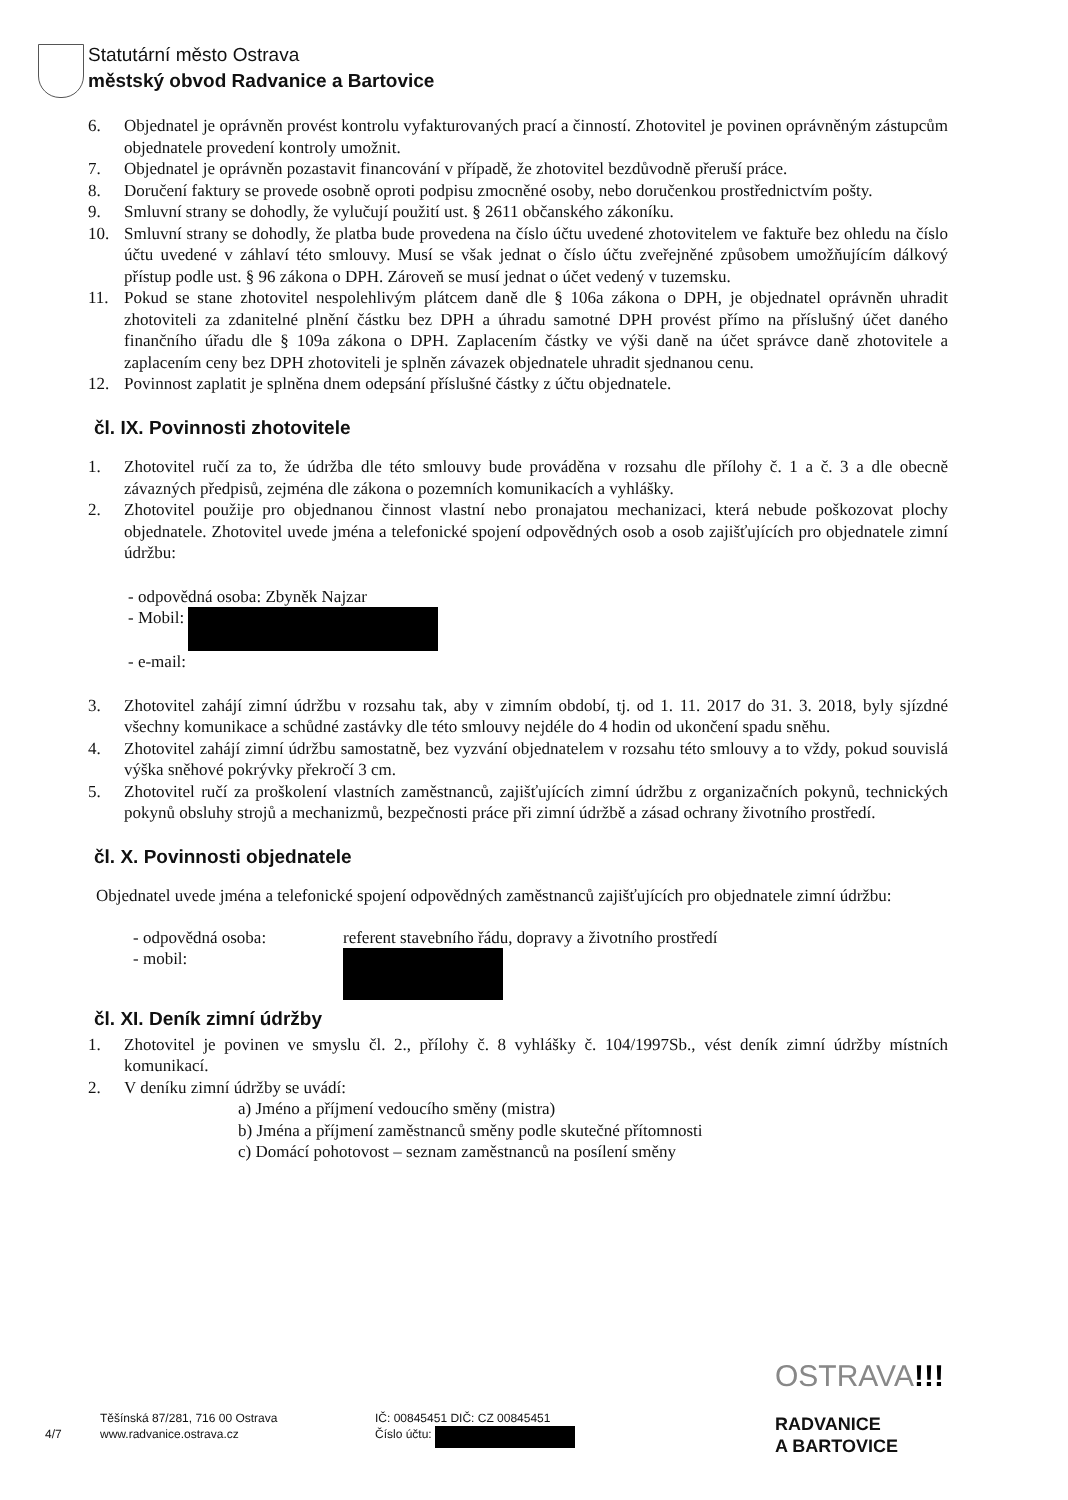Statutární město Ostrava
městský obvod Radvanice a Bartovice
6. Objednatel je oprávněn provést kontrolu vyfakturovaných prací a činností. Zhotovitel je povinen oprávněným zástupcům objednatele provedení kontroly umožnit.
7. Objednatel je oprávněn pozastavit financování v případě, že zhotovitel bezdůvodně přeruší práce.
8. Doručení faktury se provede osobně oproti podpisu zmocněné osoby, nebo doručenkou prostřednictvím pošty.
9. Smluvní strany se dohodly, že vylučují použití ust. § 2611 občanského zákoníku.
10. Smluvní strany se dohodly, že platba bude provedena na číslo účtu uvedené zhotovitelem ve faktuře bez ohledu na číslo účtu uvedené v záhlaví této smlouvy. Musí se však jednat o číslo účtu zveřejněné způsobem umožňujícím dálkový přístup podle ust. § 96 zákona o DPH. Zároveň se musí jednat o účet vedený v tuzemsku.
11. Pokud se stane zhotovitel nespolehlivým plátcem daně dle § 106a zákona o DPH, je objednatel oprávněn uhradit zhotoviteli za zdanitelné plnění částku bez DPH a úhradu samotné DPH provést přímo na příslušný účet daného finančního úřadu dle § 109a zákona o DPH. Zaplacením částky ve výši daně na účet správce daně zhotovitele a zaplacením ceny bez DPH zhotoviteli je splněn závazek objednatele uhradit sjednanou cenu.
12. Povinnost zaplatit je splněna dnem odepsání příslušné částky z účtu objednatele.
čl. IX. Povinnosti zhotovitele
1. Zhotovitel ručí za to, že údržba dle této smlouvy bude prováděna v rozsahu dle přílohy č. 1 a č. 3 a dle obecně závazných předpisů, zejména dle zákona o pozemních komunikacích a vyhlášky.
2. Zhotovitel použije pro objednanou činnost vlastní nebo pronajatou mechanizaci, která nebude poškozovat plochy objednatele. Zhotovitel uvede jména a telefonické spojení odpovědných osob a osob zajišťujících pro objednatele zimní údržbu:
- odpovědná osoba: Zbyněk Najzar
- Mobil:
- e-mail:
3. Zhotovitel zahájí zimní údržbu v rozsahu tak, aby v zimním období, tj. od 1. 11. 2017 do 31. 3. 2018, byly sjízdné všechny komunikace a schůdné zastávky dle této smlouvy nejdéle do 4 hodin od ukončení spadu sněhu.
4. Zhotovitel zahájí zimní údržbu samostatně, bez vyzvání objednatelem v rozsahu této smlouvy a to vždy, pokud souvislá výška sněhové pokrývky překročí 3 cm.
5. Zhotovitel ručí za proškolení vlastních zaměstnanců, zajišťujících zimní údržbu z organizačních pokynů, technických pokynů obsluhy strojů a mechanizmů, bezpečnosti práce při zimní údržbě a zásad ochrany životního prostředí.
čl. X. Povinnosti objednatele
Objednatel uvede jména a telefonické spojení odpovědných zaměstnanců zajišťujících pro objednatele zimní údržbu:
- odpovědná osoba:
- mobil:
referent stavebního řádu, dopravy a životního prostředí
čl. XI. Deník zimní údržby
1. Zhotovitel je povinen ve smyslu čl. 2., přílohy č. 8 vyhlášky č. 104/1997Sb., vést deník zimní údržby místních komunikací.
2. V deníku zimní údržby se uvádí:
a) Jméno a příjmení vedoucího směny (mistra)
b) Jména a příjmení zaměstnanců směny podle skutečné přítomnosti
c) Domácí pohotovost – seznam zaměstnanců na posílení směny
4/7
Těšínská 87/281, 716 00 Ostrava
www.radvanice.ostrava.cz
IČ: 00845451 DIČ: CZ 00845451
Číslo účtu:
OSTRAVA!!!
RADVANICE
A BARTOVICE